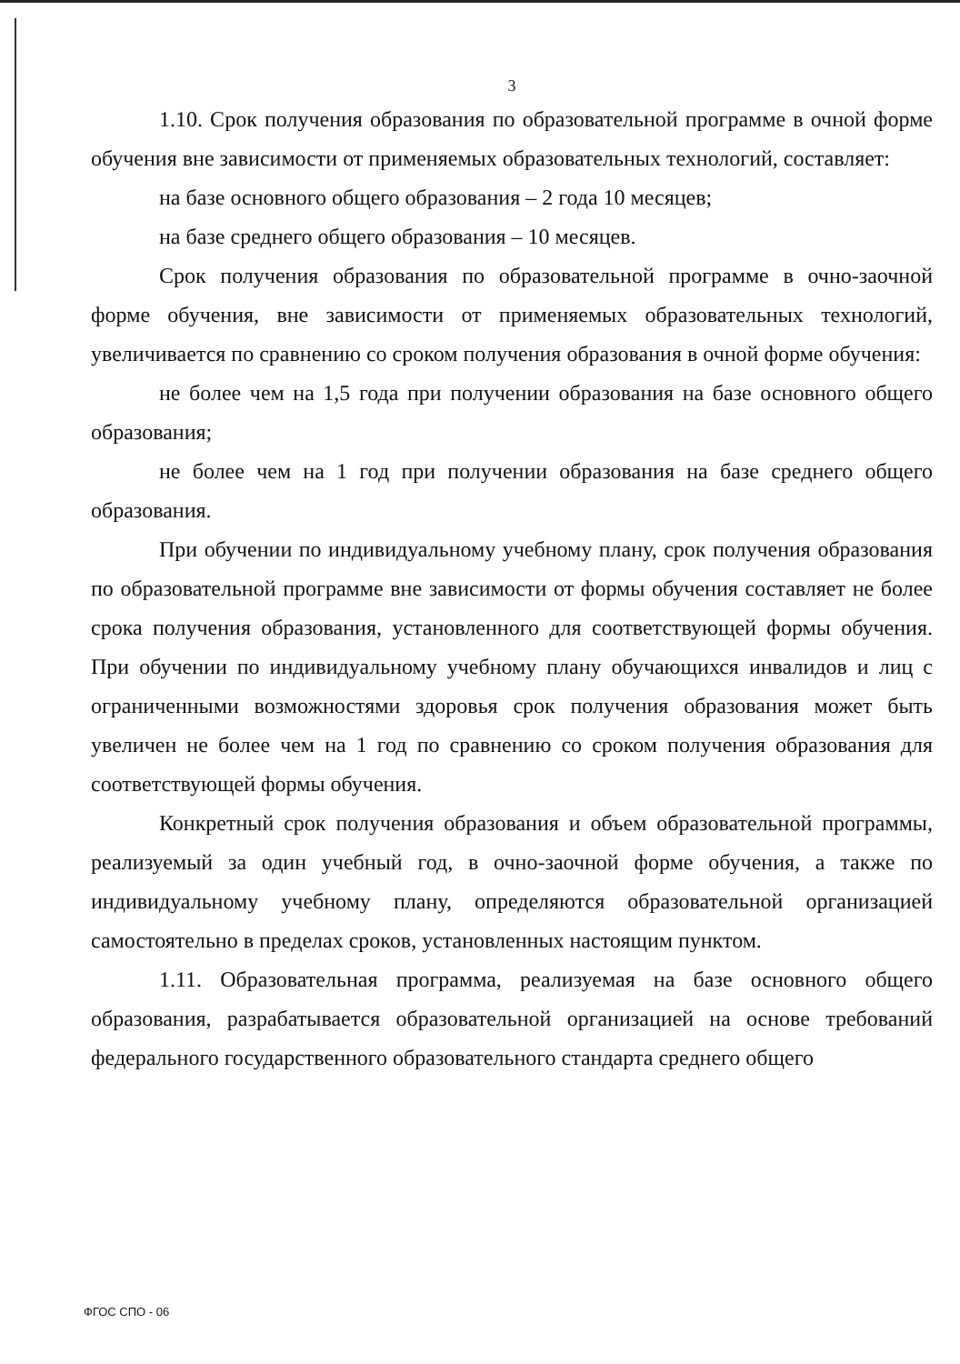3
1.10. Срок получения образования по образовательной программе в очной форме обучения вне зависимости от применяемых образовательных технологий, составляет:
на базе основного общего образования – 2 года 10 месяцев;
на базе среднего общего образования – 10 месяцев.
Срок получения образования по образовательной программе в очно-заочной форме обучения, вне зависимости от применяемых образовательных технологий, увеличивается по сравнению со сроком получения образования в очной форме обучения:
не более чем на 1,5 года при получении образования на базе основного общего образования;
не более чем на 1 год при получении образования на базе среднего общего образования.
При обучении по индивидуальному учебному плану, срок получения образования по образовательной программе вне зависимости от формы обучения составляет не более срока получения образования, установленного для соответствующей формы обучения. При обучении по индивидуальному учебному плану обучающихся инвалидов и лиц с ограниченными возможностями здоровья срок получения образования может быть увеличен не более чем на 1 год по сравнению со сроком получения образования для соответствующей формы обучения.
Конкретный срок получения образования и объем образовательной программы, реализуемый за один учебный год, в очно-заочной форме обучения, а также по индивидуальному учебному плану, определяются образовательной организацией самостоятельно в пределах сроков, установленных настоящим пунктом.
1.11. Образовательная программа, реализуемая на базе основного общего образования, разрабатывается образовательной организацией на основе требований федерального государственного образовательного стандарта среднего общего
ФГОС СПО - 06